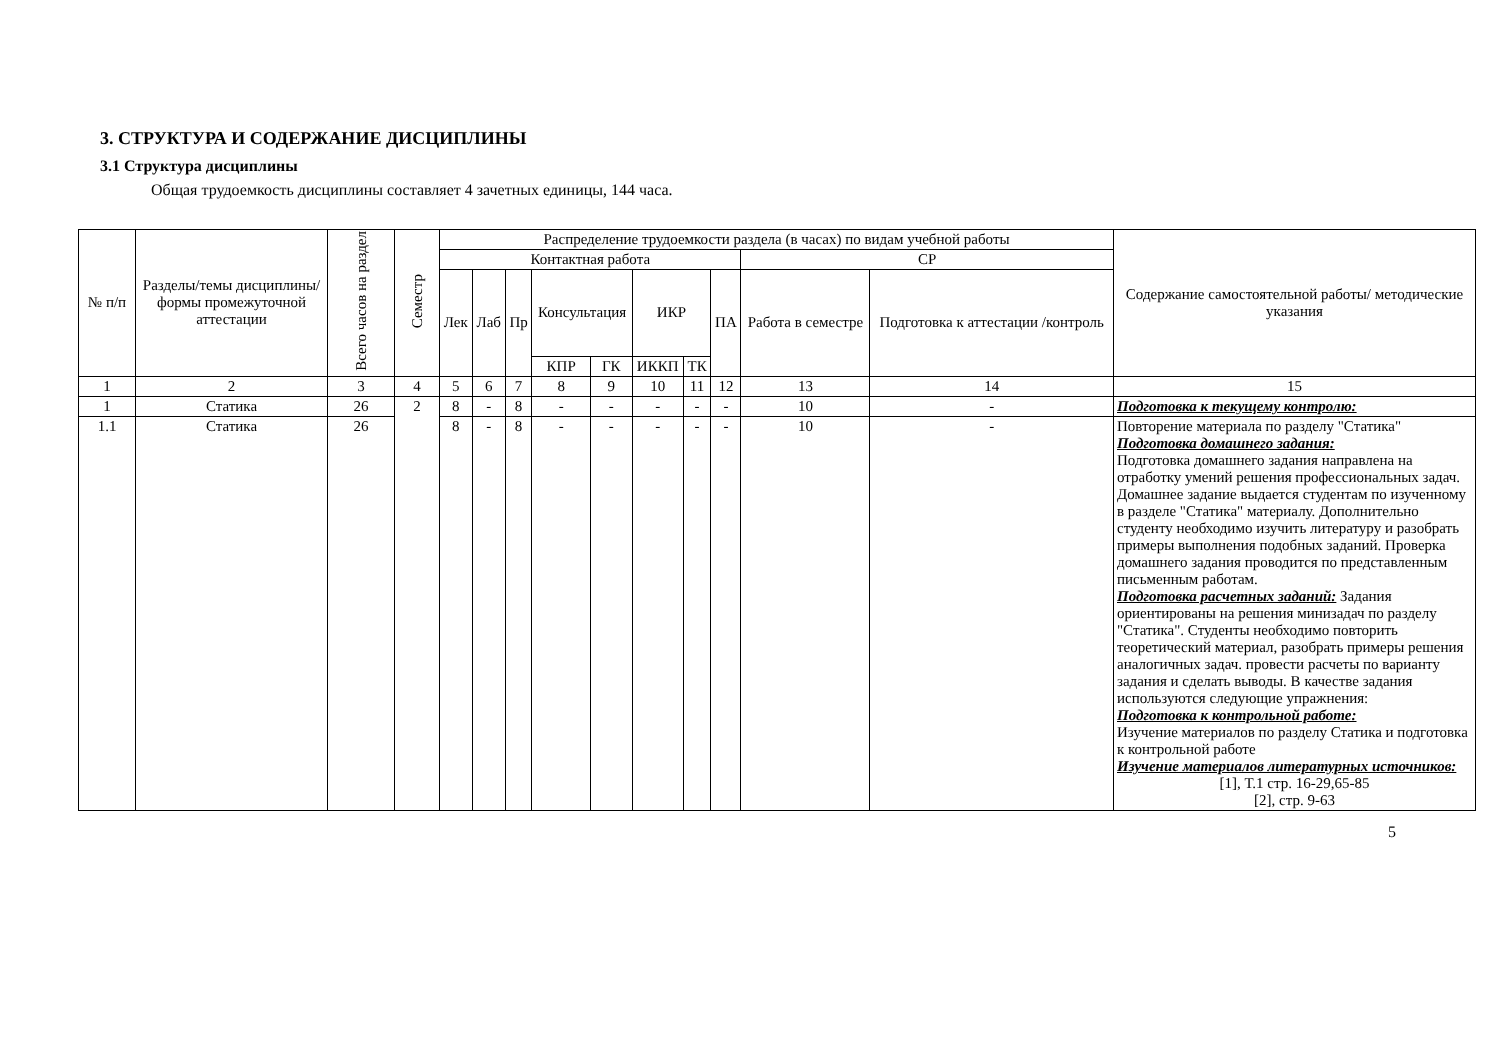3. СТРУКТУРА И СОДЕРЖАНИЕ ДИСЦИПЛИНЫ
3.1 Структура дисциплины
Общая трудоемкость дисциплины составляет 4 зачетных единицы, 144 часа.
| № п/п | Разделы/темы дисциплины/формы промежуточной аттестации | Всего часов на раздел | Семестр | Распределение трудоемкости раздела (в часах) по видам учебной работы | | | | | | | | | | Содержание самостоятельной работы/ методические указания |
| --- | --- | --- | --- | --- | --- | --- | --- | --- | --- | --- | --- | --- | --- | --- |
| | | | | Контактная работа | | | | | | | | СР | | |
| | | | | Лек | Лаб | Пр | Консультация | | ИКР | | ПА | Работа в семестре | Подготовка к аттестации /контроль | |
| | | | | | | | КПР | ГК | ИККП | ТК | | | | |
| 1 | 2 | 3 | 4 | 5 | 6 | 7 | 8 | 9 | 10 | 11 | 12 | 13 | 14 | 15 |
| 1 | Статика | 26 | 2 | 8 | - | 8 | - | - | - | - | - | 10 | - | Подготовка к текущему контролю: |
| 1.1 | Статика | 26 | | 8 | - | 8 | - | - | - | - | - | 10 | - | Повторение материала по разделу "Статика" Подготовка домашнего задания: Подготовка домашнего задания направлена на отработку умений решения профессиональных задач. Домашнее задание выдается студентам по изученному в разделе "Статика" материалу. Дополнительно студенту необходимо изучить литературу и разобрать примеры выполнения подобных заданий. Проверка домашнего задания проводится по представленным письменным работам. Подготовка расчетных заданий: Задания ориентированы на решения минизадач по разделу "Статика". Студенты необходимо повторить теоретический материал, разобрать примеры решения аналогичных задач. провести расчеты по варианту задания и сделать выводы. В качестве задания используются следующие упражнения: Подготовка к контрольной работе: Изучение материалов по разделу Статика и подготовка к контрольной работе Изучение материалов литературных источников: [1], Т.1 стр. 16-29,65-85 [2], стр. 9-63 |
5